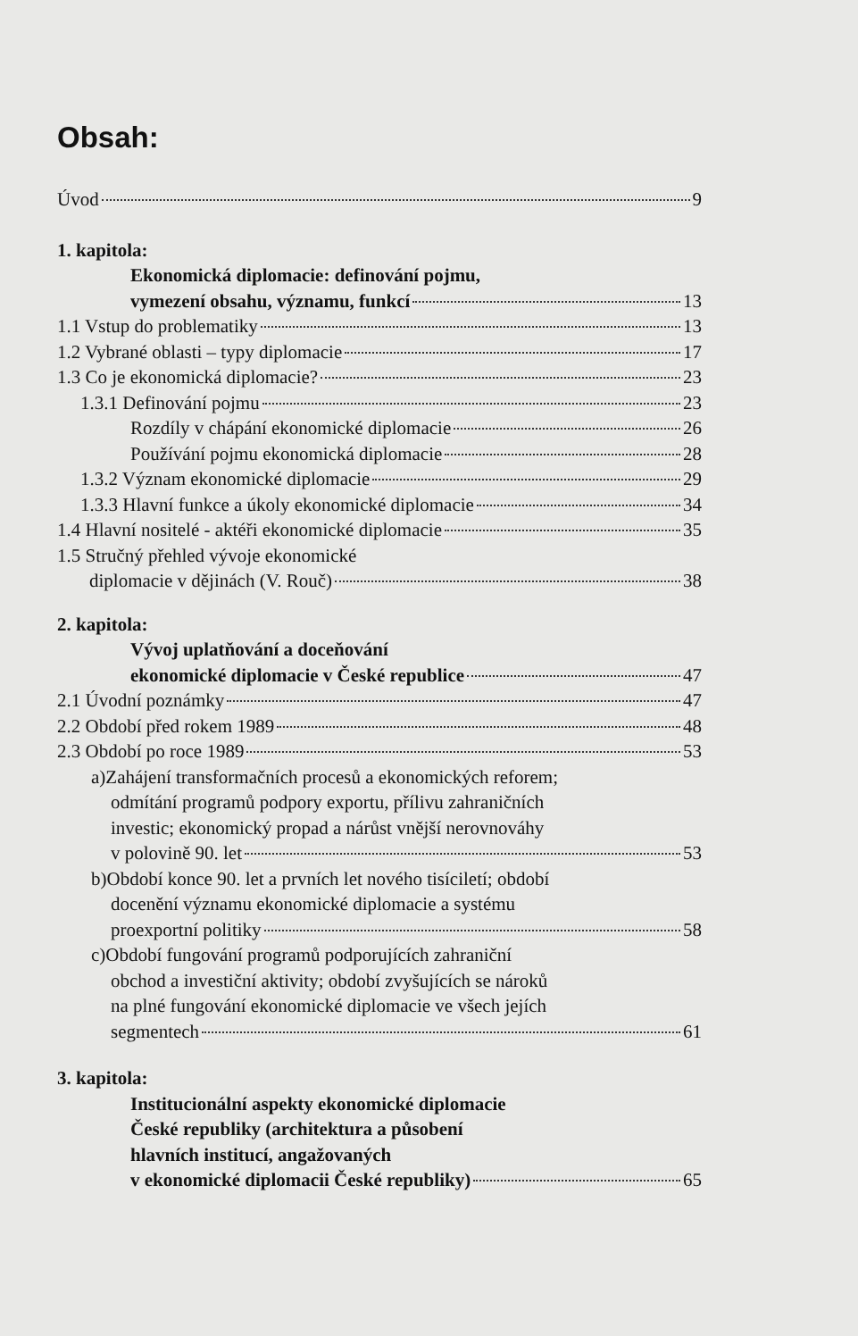Obsah:
Úvod 9
1. kapitola:
Ekonomická diplomacie: definování pojmu,
vymezení obsahu, významu, funkcí 13
1.1 Vstup do problematiky 13
1.2 Vybrané oblasti – typy diplomacie 17
1.3 Co je ekonomická diplomacie? 23
1.3.1 Definování pojmu 23
Rozdíly v chápání ekonomické diplomacie 26
Používání pojmu ekonomická diplomacie 28
1.3.2 Význam ekonomické diplomacie 29
1.3.3 Hlavní funkce a úkoly ekonomické diplomacie 34
1.4 Hlavní nositelé - aktéři ekonomické diplomacie 35
1.5 Stručný přehled vývoje ekonomické
diplomacie v dějinách (V. Rouč) 38
2. kapitola:
Vývoj uplatňování a doceňování
ekonomické diplomacie v České republice 47
2.1 Úvodní poznámky 47
2.2 Období před rokem 1989 48
2.3 Období po roce 1989 53
a)Zahájení transformačních procesů a ekonomických reforem;
odmítání programů podpory exportu, přílivu zahraničních
investic; ekonomický propad a nárůst vnější nerovnováhy
v polovině 90. let 53
b)Období konce 90. let a prvních let nového tisíciletí; období
docenění významu ekonomické diplomacie a systému
proexportní politiky 58
c)Období fungování programů podporujících zahraniční
obchod a investiční aktivity; období zvyšujících se nároků
na plné fungování ekonomické diplomacie ve všech jejích
segmentech 61
3. kapitola:
Institucionální aspekty ekonomické diplomacie
České republiky (architektura a působení
hlavních institucí, angažovaných
v ekonomické diplomacii České republiky) 65